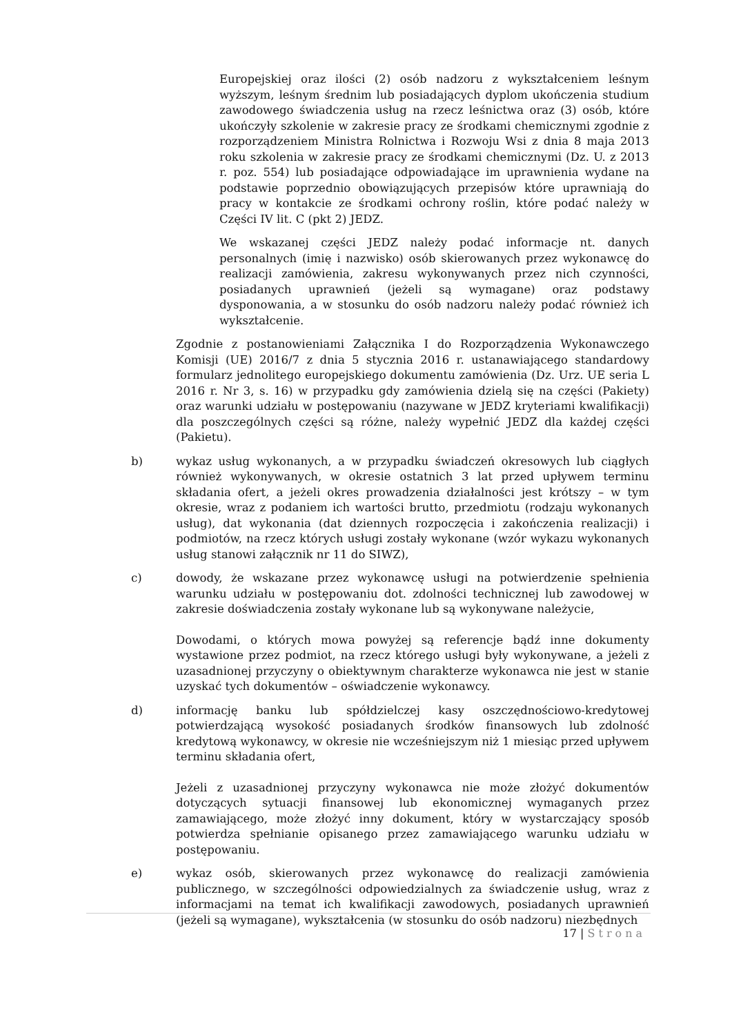Europejskiej oraz ilości (2) osób nadzoru z wykształceniem leśnym wyższym, leśnym średnim lub posiadających dyplom ukończenia studium zawodowego świadczenia usług na rzecz leśnictwa oraz (3) osób, które ukończyły szkolenie w zakresie pracy ze środkami chemicznymi zgodnie z rozporządzeniem Ministra Rolnictwa i Rozwoju Wsi z dnia 8 maja 2013 roku szkolenia w zakresie pracy ze środkami chemicznymi (Dz. U. z 2013 r. poz. 554) lub posiadające odpowiadające im uprawnienia wydane na podstawie poprzednio obowiązujących przepisów które uprawniają do pracy w kontakcie ze środkami ochrony roślin, które podać należy w Części IV lit. C (pkt 2) JEDZ.
We wskazanej części JEDZ należy podać informacje nt. danych personalnych (imię i nazwisko) osób skierowanych przez wykonawcę do realizacji zamówienia, zakresu wykonywanych przez nich czynności, posiadanych uprawnień (jeżeli są wymagane) oraz podstawy dysponowania, a w stosunku do osób nadzoru należy podać również ich wykształcenie.
Zgodnie z postanowieniami Załącznika I do Rozporządzenia Wykonawczego Komisji (UE) 2016/7 z dnia 5 stycznia 2016 r. ustanawiającego standardowy formularz jednolitego europejskiego dokumentu zamówienia (Dz. Urz. UE seria L 2016 r. Nr 3, s. 16) w przypadku gdy zamówienia dzielą się na części (Pakiety) oraz warunki udziału w postępowaniu (nazywane w JEDZ kryteriami kwalifikacji) dla poszczególnych części są różne, należy wypełnić JEDZ dla każdej części (Pakietu).
b) wykaz usług wykonanych, a w przypadku świadczeń okresowych lub ciągłych również wykonywanych, w okresie ostatnich 3 lat przed upływem terminu składania ofert, a jeżeli okres prowadzenia działalności jest krótszy – w tym okresie, wraz z podaniem ich wartości brutto, przedmiotu (rodzaju wykonanych usług), dat wykonania (dat dziennych rozpoczęcia i zakończenia realizacji) i podmiotów, na rzecz których usługi zostały wykonane (wzór wykazu wykonanych usług stanowi załącznik nr 11 do SIWZ),
c) dowody, że wskazane przez wykonawcę usługi na potwierdzenie spełnienia warunku udziału w postępowaniu dot. zdolności technicznej lub zawodowej w zakresie doświadczenia zostały wykonane lub są wykonywane należycie,
Dowodami, o których mowa powyżej są referencje bądź inne dokumenty wystawione przez podmiot, na rzecz którego usługi były wykonywane, a jeżeli z uzasadnionej przyczyny o obiektywnym charakterze wykonawca nie jest w stanie uzyskać tych dokumentów – oświadczenie wykonawcy.
d) informację banku lub spółdzielczej kasy oszczędnościowo-kredytowej potwierdzającą wysokość posiadanych środków finansowych lub zdolność kredytową wykonawcy, w okresie nie wcześniejszym niż 1 miesiąc przed upływem terminu składania ofert,
Jeżeli z uzasadnionej przyczyny wykonawca nie może złożyć dokumentów dotyczących sytuacji finansowej lub ekonomicznej wymaganych przez zamawiającego, może złożyć inny dokument, który w wystarczający sposób potwierdza spełnianie opisanego przez zamawiającego warunku udziału w postępowaniu.
e) wykaz osób, skierowanych przez wykonawcę do realizacji zamówienia publicznego, w szczególności odpowiedzialnych za świadczenie usług, wraz z informacjami na temat ich kwalifikacji zawodowych, posiadanych uprawnień (jeżeli są wymagane), wykształcenia (w stosunku do osób nadzoru) niezbędnych
17 | Strona